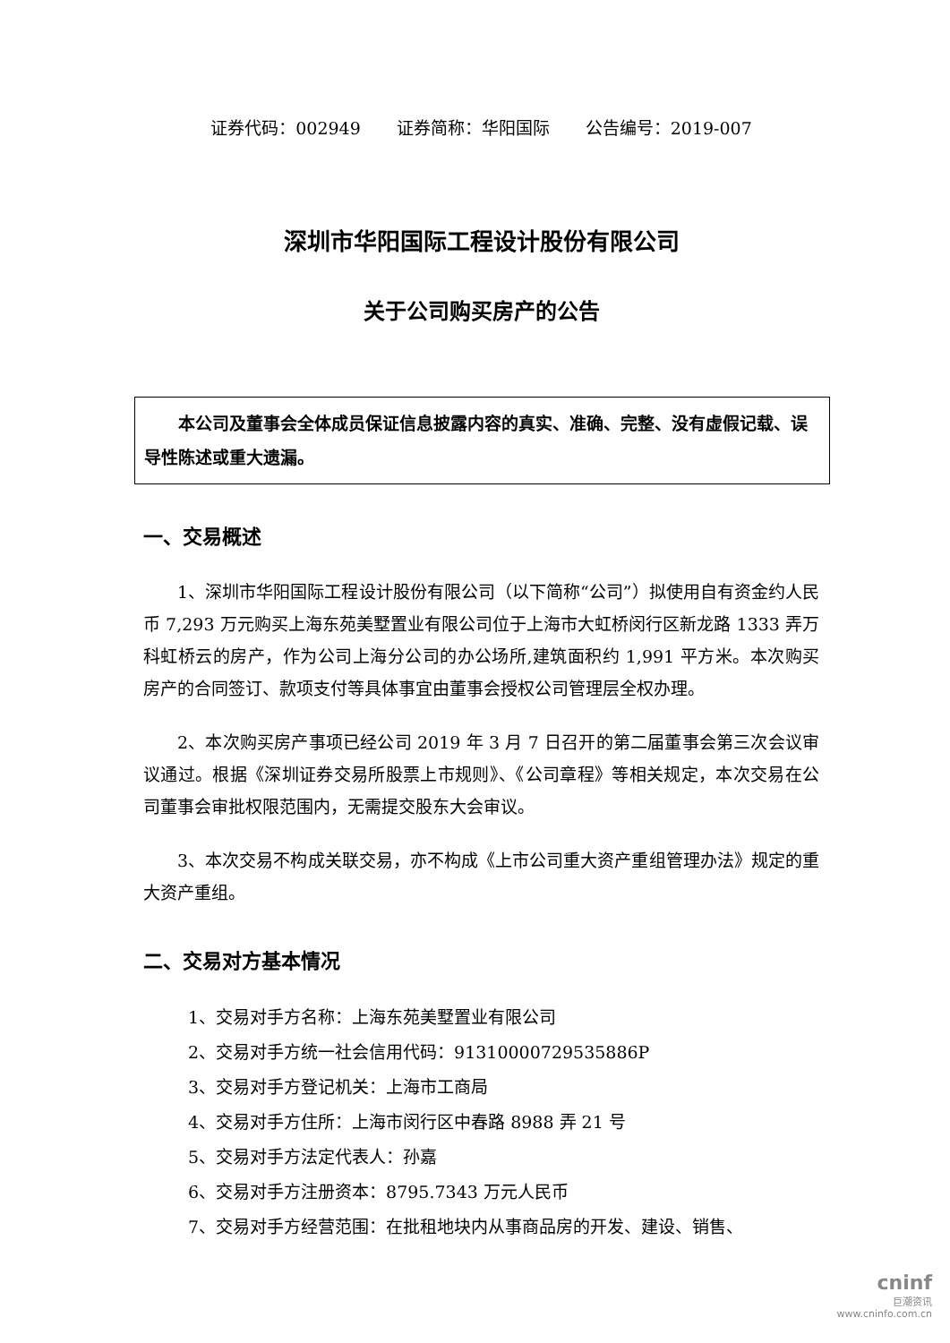证券代码：002949 证券简称：华阳国际 公告编号：2019-007
深圳市华阳国际工程设计股份有限公司
关于公司购买房产的公告
本公司及董事会全体成员保证信息披露内容的真实、准确、完整、没有虚假记载、误导性陈述或重大遗漏。
一、交易概述
1、深圳市华阳国际工程设计股份有限公司（以下简称“公司”）拟使用自有资金约人民币 7,293 万元购买上海东苑美墅置业有限公司位于上海市大虹桥闵行区新龙路 1333 弄万科虹桥云的房产，作为公司上海分公司的办公场所,建筑面积约 1,991 平方米。本次购买房产的合同签订、款项支付等具体事宜由董事会授权公司管理层全权办理。
2、本次购买房产事项已经公司 2019 年 3 月 7 日召开的第二届董事会第三次会议审议通过。根据《深圳证券交易所股票上市规则》、《公司章程》等相关规定，本次交易在公司董事会审批权限范围内，无需提交股东大会审议。
3、本次交易不构成关联交易，亦不构成《上市公司重大资产重组管理办法》规定的重大资产重组。
二、交易对方基本情况
1、交易对手方名称：上海东苑美墅置业有限公司
2、交易对手方统一社会信用代码：91310000729535886P
3、交易对手方登记机关：上海市工商局
4、交易对手方住所：上海市闵行区中春路 8988 弄 21 号
5、交易对手方法定代表人：孙嘉
6、交易对手方注册资本：8795.7343 万元人民币
7、交易对手方经营范围：在批租地块内从事商品房的开发、建设、销售、
cninf
巨潮资讯
www.cninfo.com.cn